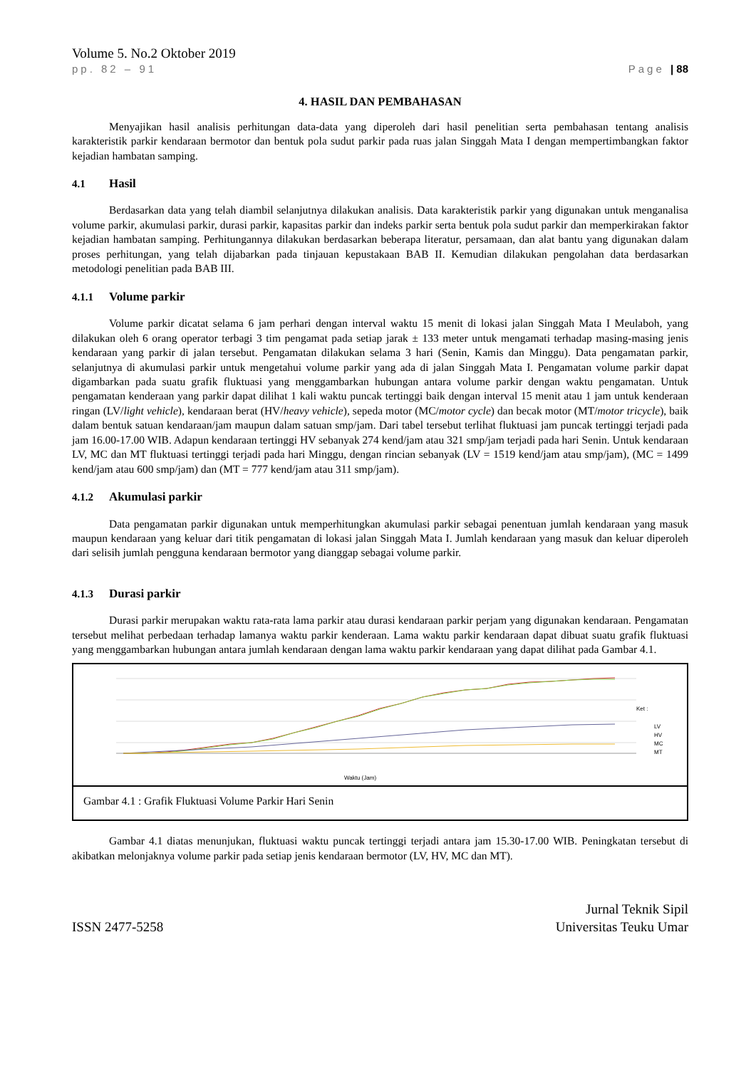Volume 5. No.2 Oktober 2019
pp. 82 – 91 Page | 88
4. HASIL DAN PEMBAHASAN
Menyajikan hasil analisis perhitungan data-data yang diperoleh dari hasil penelitian serta pembahasan tentang analisis karakteristik parkir kendaraan bermotor dan bentuk pola sudut parkir pada ruas jalan Singgah Mata I dengan mempertimbangkan faktor kejadian hambatan samping.
4.1 Hasil
Berdasarkan data yang telah diambil selanjutnya dilakukan analisis. Data karakteristik parkir yang digunakan untuk menganalisa volume parkir, akumulasi parkir, durasi parkir, kapasitas parkir dan indeks parkir serta bentuk pola sudut parkir dan memperkirakan faktor kejadian hambatan samping. Perhitungannya dilakukan berdasarkan beberapa literatur, persamaan, dan alat bantu yang digunakan dalam proses perhitungan, yang telah dijabarkan pada tinjauan kepustakaan BAB II. Kemudian dilakukan pengolahan data berdasarkan metodologi penelitian pada BAB III.
4.1.1 Volume parkir
Volume parkir dicatat selama 6 jam perhari dengan interval waktu 15 menit di lokasi jalan Singgah Mata I Meulaboh, yang dilakukan oleh 6 orang operator terbagi 3 tim pengamat pada setiap jarak ± 133 meter untuk mengamati terhadap masing-masing jenis kendaraan yang parkir di jalan tersebut. Pengamatan dilakukan selama 3 hari (Senin, Kamis dan Minggu). Data pengamatan parkir, selanjutnya di akumulasi parkir untuk mengetahui volume parkir yang ada di jalan Singgah Mata I. Pengamatan volume parkir dapat digambarkan pada suatu grafik fluktuasi yang menggambarkan hubungan antara volume parkir dengan waktu pengamatan. Untuk pengamatan kenderaan yang parkir dapat dilihat 1 kali waktu puncak tertinggi baik dengan interval 15 menit atau 1 jam untuk kenderaan ringan (LV/light vehicle), kendaraan berat (HV/heavy vehicle), sepeda motor (MC/motor cycle) dan becak motor (MT/motor tricycle), baik dalam bentuk satuan kendaraan/jam maupun dalam satuan smp/jam. Dari tabel tersebut terlihat fluktuasi jam puncak tertinggi terjadi pada jam 16.00-17.00 WIB. Adapun kendaraan tertinggi HV sebanyak 274 kend/jam atau 321 smp/jam terjadi pada hari Senin. Untuk kendaraan LV, MC dan MT fluktuasi tertinggi terjadi pada hari Minggu, dengan rincian sebanyak (LV = 1519 kend/jam atau smp/jam), (MC = 1499 kend/jam atau 600 smp/jam) dan (MT = 777 kend/jam atau 311 smp/jam).
4.1.2 Akumulasi parkir
Data pengamatan parkir digunakan untuk memperhitungkan akumulasi parkir sebagai penentuan jumlah kendaraan yang masuk maupun kendaraan yang keluar dari titik pengamatan di lokasi jalan Singgah Mata I. Jumlah kendaraan yang masuk dan keluar diperoleh dari selisih jumlah pengguna kendaraan bermotor yang dianggap sebagai volume parkir.
4.1.3 Durasi parkir
Durasi parkir merupakan waktu rata-rata lama parkir atau durasi kendaraan parkir perjam yang digunakan kendaraan. Pengamatan tersebut melihat perbedaan terhadap lamanya waktu parkir kenderaan. Lama waktu parkir kendaraan dapat dibuat suatu grafik fluktuasi yang menggambarkan hubungan antara jumlah kendaraan dengan lama waktu parkir kendaraan yang dapat dilihat pada Gambar 4.1.
Ket :
LV
HV
MC
MT
Waktu (Jam)
Gambar 4.1 : Grafik Fluktuasi Volume Parkir Hari Senin
Gambar 4.1 diatas menunjukan, fluktuasi waktu puncak tertinggi terjadi antara jam 15.30-17.00 WIB. Peningkatan tersebut di akibatkan melonjaknya volume parkir pada setiap jenis kendaraan bermotor (LV, HV, MC dan MT).
ISSN 2477-5258
Jurnal Teknik Sipil
Universitas Teuku Umar